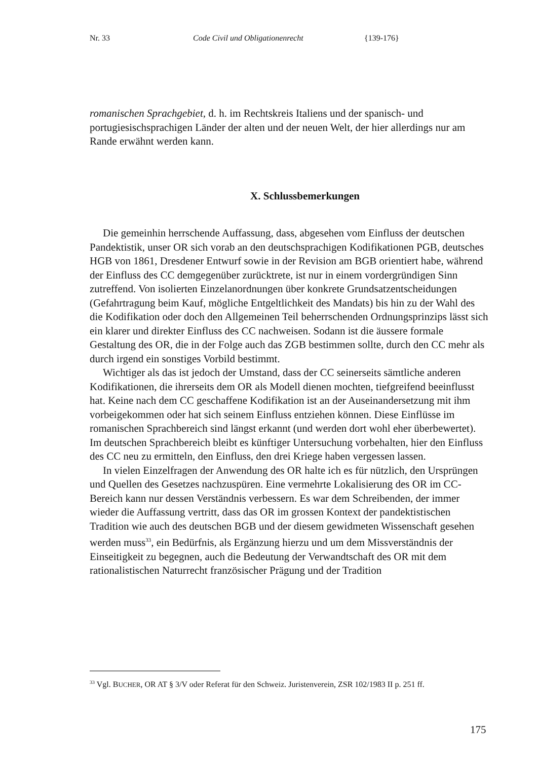Nr. 33 Code Civil und Obligationenrecht {139-176}
romanischen Sprachgebiet, d. h. im Rechtskreis Italiens und der spanisch- und portugiesischsprachigen Länder der alten und der neuen Welt, der hier allerdings nur am Rande erwähnt werden kann.
X. Schlussbemerkungen
Die gemeinhin herrschende Auffassung, dass, abgesehen vom Einfluss der deutschen Pandektistik, unser OR sich vorab an den deutschsprachigen Kodifikationen PGB, deutsches HGB von 1861, Dresdener Entwurf sowie in der Revision am BGB orientiert habe, während der Einfluss des CC demgegenüber zurücktrete, ist nur in einem vordergründigen Sinn zutreffend. Von isolierten Einzelanordnungen über konkrete Grundsatzentscheidungen (Gefahrtragung beim Kauf, mögliche Entgeltlichkeit des Mandats) bis hin zu der Wahl des die Kodifikation oder doch den Allgemeinen Teil beherrschenden Ordnungsprinzips lässt sich ein klarer und direkter Einfluss des CC nachweisen. Sodann ist die äussere formale Gestaltung des OR, die in der Folge auch das ZGB bestimmen sollte, durch den CC mehr als durch irgend ein sonstiges Vorbild bestimmt.
Wichtiger als das ist jedoch der Umstand, dass der CC seinerseits sämtliche anderen Kodifikationen, die ihrerseits dem OR als Modell dienen mochten, tiefgreifend beeinflusst hat. Keine nach dem CC geschaffene Kodifikation ist an der Auseinandersetzung mit ihm vorbeigekommen oder hat sich seinem Einfluss entziehen können. Diese Einflüsse im romanischen Sprachbereich sind längst erkannt (und werden dort wohl eher überbewertet). Im deutschen Sprachbereich bleibt es künftiger Untersuchung vorbehalten, hier den Einfluss des CC neu zu ermitteln, den Einfluss, den drei Kriege haben vergessen lassen.
In vielen Einzelfragen der Anwendung des OR halte ich es für nützlich, den Ursprüngen und Quellen des Gesetzes nachzuspüren. Eine vermehrte Lokalisierung des OR im CC-Bereich kann nur dessen Verständnis verbessern. Es war dem Schreibenden, der immer wieder die Auffassung vertritt, dass das OR im grossen Kontext der pandektistischen Tradition wie auch des deutschen BGB und der diesem gewidmeten Wissenschaft gesehen werden muss<sup>33</sup>, ein Bedürfnis, als Ergänzung hierzu und um dem Missverständnis der Einseitigkeit zu begegnen, auch die Bedeutung der Verwandtschaft des OR mit dem rationalistischen Naturrecht französischer Prägung und der Tradition
<sup>33</sup> Vgl. BUCHER, OR AT § 3/V oder Referat für den Schweiz. Juristenverein, ZSR 102/1983 II p. 251 ff.
175